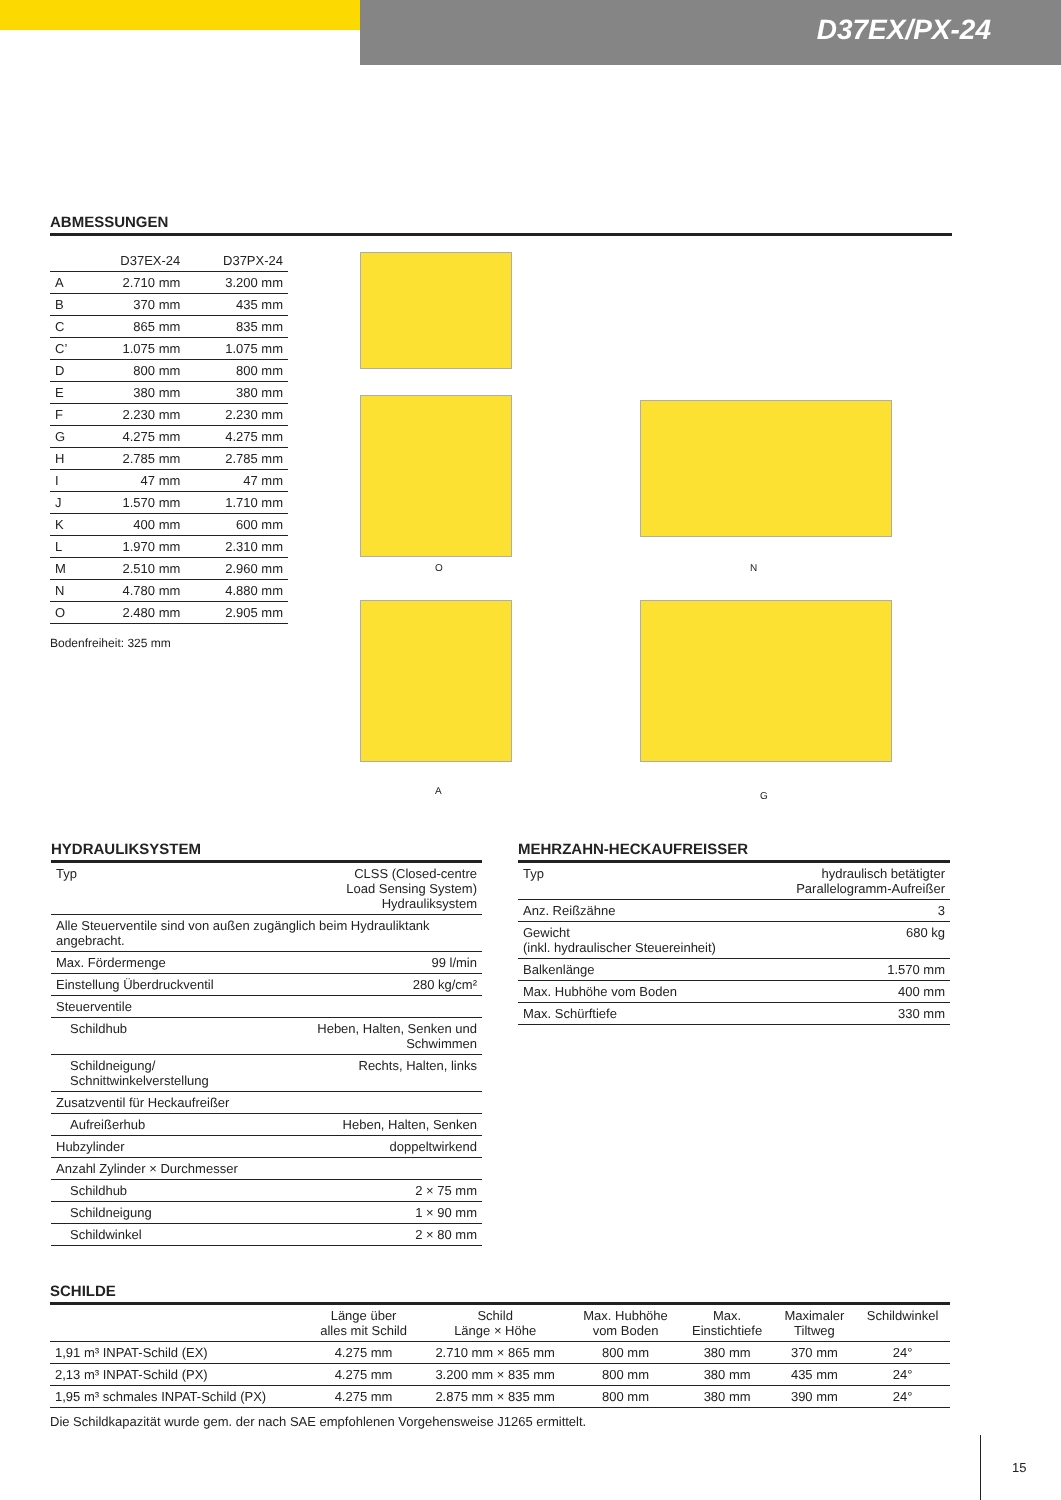D37EX/PX-24
ABMESSUNGEN
| | D37EX-24 | D37PX-24 |
| --- | --- | --- |
| A | 2.710 mm | 3.200 mm |
| B | 370 mm | 435 mm |
| C | 865 mm | 835 mm |
| C’ | 1.075 mm | 1.075 mm |
| D | 800 mm | 800 mm |
| E | 380 mm | 380 mm |
| F | 2.230 mm | 2.230 mm |
| G | 4.275 mm | 4.275 mm |
| H | 2.785 mm | 2.785 mm |
| I | 47 mm | 47 mm |
| J | 1.570 mm | 1.710 mm |
| K | 400 mm | 600 mm |
| L | 1.970 mm | 2.310 mm |
| M | 2.510 mm | 2.960 mm |
| N | 4.780 mm | 4.880 mm |
| O | 2.480 mm | 2.905 mm |
Bodenfreiheit: 325 mm
O N
A G
HYDRAULIKSYSTEM
| Typ | CLSS (Closed-centre Load Sensing System) Hydrauliksystem |
| Alle Steuerventile sind von außen zugänglich beim Hydrauliktank angebracht. | |
| Max. Fördermenge | 99 l/min |
| Einstellung Überdruckventil | 280 kg/cm² |
| Steuerventile | |
| Schildhub | Heben, Halten, Senken und Schwimmen |
| Schildneigung/ Schnittwinkelverstellung | Rechts, Halten, links |
| Zusatzventil für Heckaufreißer | |
| Aufreißerhub | Heben, Halten, Senken |
| Hubzylinder | doppeltwirkend |
| Anzahl Zylinder × Durchmesser | |
| Schildhub | 2 × 75 mm |
| Schildneigung | 1 × 90 mm |
| Schildwinkel | 2 × 80 mm |
MEHRZAHN-HECKAUFREISSER
| Typ | hydraulisch betätigter Parallelogramm-Aufreißer |
| Anz. Reißzähne | 3 |
| Gewicht (inkl. hydraulischer Steuereinheit) | 680 kg |
| Balkenlänge | 1.570 mm |
| Max. Hubhöhe vom Boden | 400 mm |
| Max. Schürftiefe | 330 mm |
SCHILDE
| | Länge über alles mit Schild | Schild Länge × Höhe | Max. Hubhöhe vom Boden | Max. Einstichtiefe | Maximaler Tiltweg | Schildwinkel |
| --- | --- | --- | --- | --- | --- | --- |
| 1,91 m³ INPAT-Schild (EX) | 4.275 mm | 2.710 mm × 865 mm | 800 mm | 380 mm | 370 mm | 24° |
| 2,13 m³ INPAT-Schild (PX) | 4.275 mm | 3.200 mm × 835 mm | 800 mm | 380 mm | 435 mm | 24° |
| 1,95 m³ schmales INPAT-Schild (PX) | 4.275 mm | 2.875 mm × 835 mm | 800 mm | 380 mm | 390 mm | 24° |
Die Schildkapazität wurde gem. der nach SAE empfohlenen Vorgehensweise J1265 ermittelt.
15